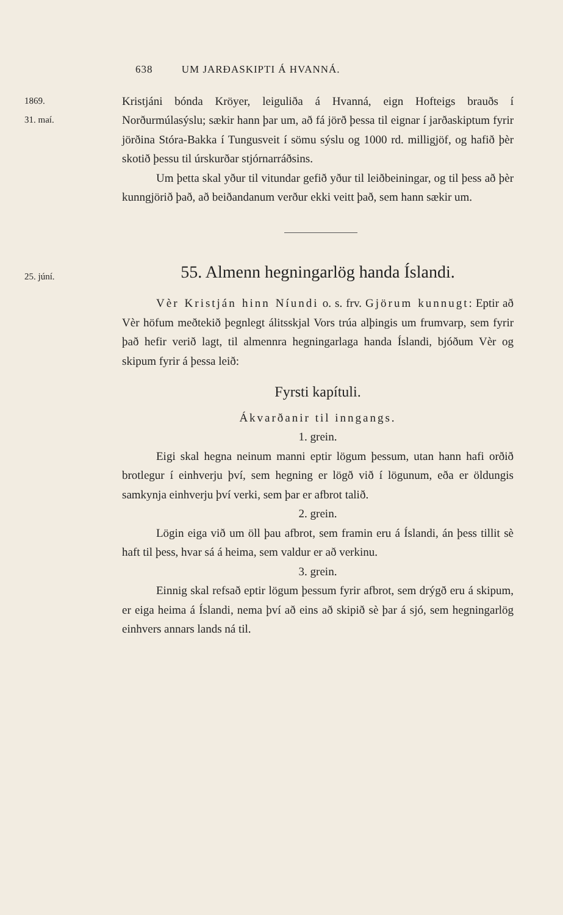638 UM JARÐASKIPTI Á HVANNÁ.
1869.
31. maí.
Kristjáni bónda Kröyer, leiguliða á Hvanná, eign Hofteigs brauðs í Norðurmúlasýslu; sækir hann þar um, að fá jörð þessa til eignar í jarðaskiptum fyrir jörðina Stóra-Bakka í Tungusveit í sömu sýslu og 1000 rd. milligjöf, og hafið þèr skotið þessu til úrskurðar stjórnarráðsins.
Um þetta skal yður til vitundar gefið yður til leiðbeiningar, og til þess að þèr kunngjörið það, að beiðandanum verður ekki veitt það, sem hann sækir um.
25. júní.
55. Almenn hegningarlög handa Íslandi.
Vèr Kristján hinn Níundi o. s. frv. Gjörum kunnugt: Eptir að Vèr höfum meðtekið þegnlegt álitsskjal Vors trúa alþingis um frumvarp, sem fyrir það hefir verið lagt, til almennra hegningarlaga handa Íslandi, bjóðum Vèr og skipum fyrir á þessa leið:
Fyrsti kapítuli.
Ákvarðanir til inngangs.
1. grein.
Eigi skal hegna neinum manni eptir lögum þessum, utan hann hafi orðið brotlegur í einhverju því, sem hegning er lögð við í lögunum, eða er öldungis samkynja einhverju því verki, sem þar er afbrot talið.
2. grein.
Lögin eiga við um öll þau afbrot, sem framin eru á Íslandi, án þess tillit sè haft til þess, hvar sá á heima, sem valdur er að verkinu.
3. grein.
Einnig skal refsað eptir lögum þessum fyrir afbrot, sem drýgð eru á skipum, er eiga heima á Íslandi, nema því að eins að skipið sè þar á sjó, sem hegningarlög einhvers annars lands ná til.